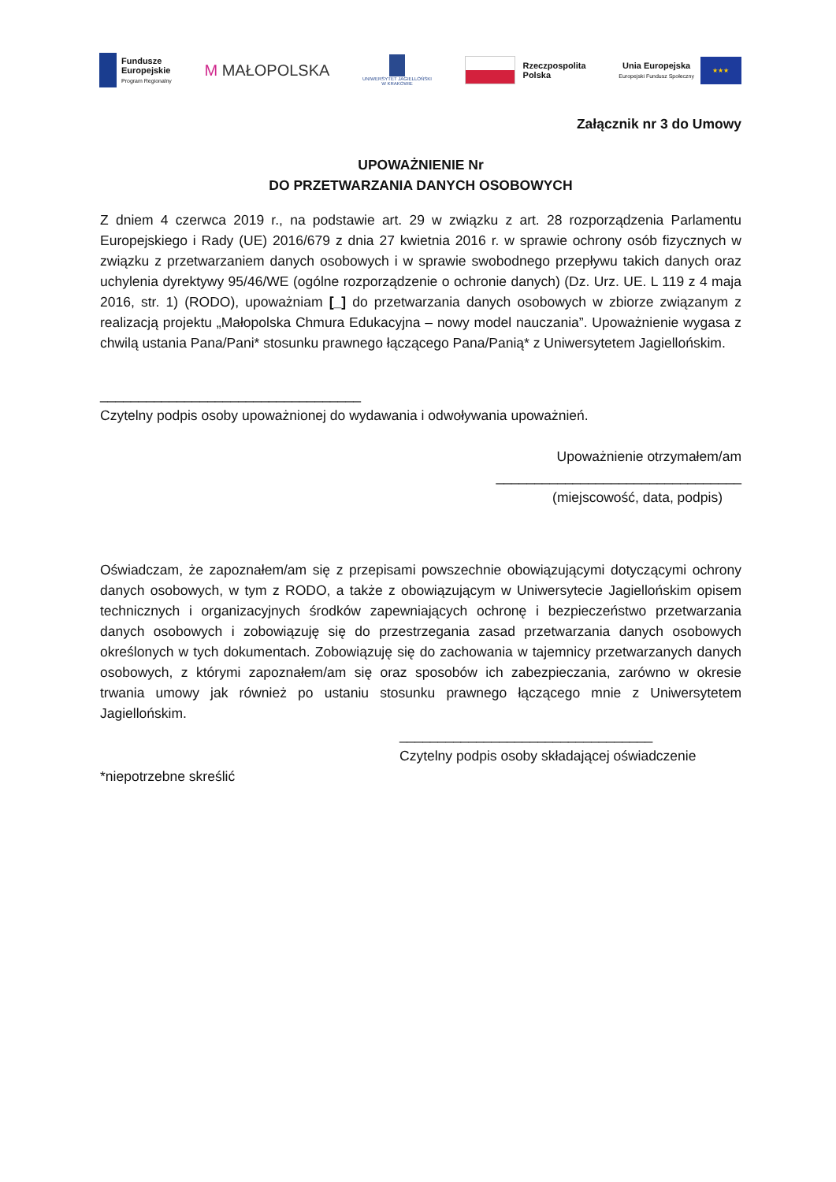Fundusze
Europejskie
Program Regionalny
M MAŁOPOLSKA
UNIWERSYTET JAGIELLOŃSKI
W KRAKOWIE
Rzeczpospolita
Polska
Unia Europejska
Europejski Fundusz Społeczny
★★★
Załącznik nr 3 do Umowy
UPOWAŻNIENIE Nr
DO PRZETWARZANIA DANYCH OSOBOWYCH
Z dniem 4 czerwca 2019 r., na podstawie art. 29 w związku z art. 28 rozporządzenia Parlamentu Europejskiego i Rady (UE) 2016/679 z dnia 27 kwietnia 2016 r. w sprawie ochrony osób fizycznych w związku z przetwarzaniem danych osobowych i w sprawie swobodnego przepływu takich danych oraz uchylenia dyrektywy 95/46/WE (ogólne rozporządzenie o ochronie danych) (Dz. Urz. UE. L 119 z 4 maja 2016, str. 1) (RODO), upoważniam [_] do przetwarzania danych osobowych w zbiorze związanym z realizacją projektu „Małopolska Chmura Edukacyjna – nowy model nauczania”. Upoważnienie wygasa z chwilą ustania Pana/Pani* stosunku prawnego łączącego Pana/Panią* z Uniwersytetem Jagiellońskim.
__________________________________
Czytelny podpis osoby upoważnionej do wydawania i odwoływania upoważnień.
Upoważnienie otrzymałem/am
________________________________
(miejscowość, data, podpis)
Oświadczam, że zapoznałem/am się z przepisami powszechnie obowiązującymi dotyczącymi ochrony danych osobowych, w tym z RODO, a także z obowiązującym w Uniwersytecie Jagiellońskim opisem technicznych i organizacyjnych środków zapewniających ochronę i bezpieczeństwo przetwarzania danych osobowych i zobowiązuję się do przestrzegania zasad przetwarzania danych osobowych określonych w tych dokumentach. Zobowiązuję się do zachowania w tajemnicy przetwarzanych danych osobowych, z którymi zapoznałem/am się oraz sposobów ich zabezpieczania, zarówno w okresie trwania umowy jak również po ustaniu stosunku prawnego łączącego mnie z Uniwersytetem Jagiellońskim.
_________________________________
Czytelny podpis osoby składającej oświadczenie
*niepotrzebne skreślić